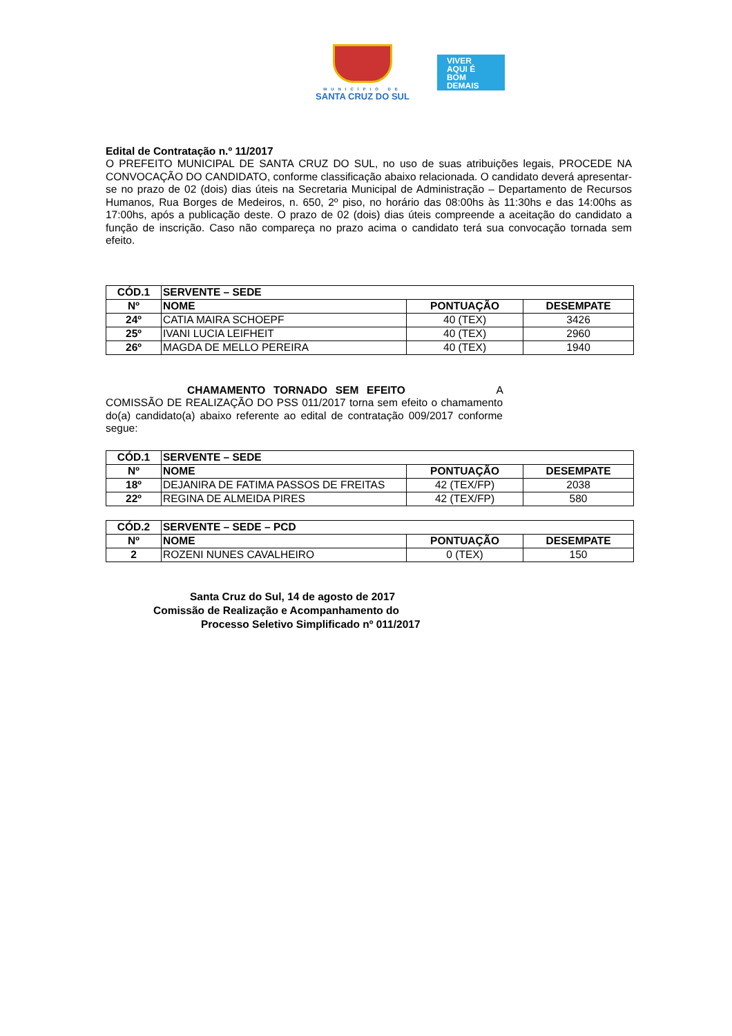MUNICÍPIO DE
SANTA CRUZ DO SUL
VIVER
AQUI É
BOM
DEMAIS
Edital de Contratação n.º 11/2017
O PREFEITO MUNICIPAL DE SANTA CRUZ DO SUL, no uso de suas atribuições legais, PROCEDE NA CONVOCAÇÃO DO CANDIDATO, conforme classificação abaixo relacionada. O candidato deverá apresentar-se no prazo de 02 (dois) dias úteis na Secretaria Municipal de Administração – Departamento de Recursos Humanos, Rua Borges de Medeiros, n. 650, 2º piso, no horário das 08:00hs às 11:30hs e das 14:00hs as 17:00hs, após a publicação deste. O prazo de 02 (dois) dias úteis compreende a aceitação do candidato a função de inscrição. Caso não compareça no prazo acima o candidato terá sua convocação tornada sem efeito.
| CÓD.1 | SERVENTE – SEDE | | |
| --- | --- | --- | --- |
| Nº | NOME | PONTUAÇÃO | DESEMPATE |
| 24º | CATIA MAIRA SCHOEPF | 40 (TEX) | 3426 |
| 25º | IVANI LUCIA LEIFHEIT | 40 (TEX) | 2960 |
| 26º | MAGDA DE MELLO PEREIRA | 40 (TEX) | 1940 |
CHAMAMENTO TORNADO SEM EFEITO A COMISSÃO DE REALIZAÇÃO DO PSS 011/2017 torna sem efeito o chamamento do(a) candidato(a) abaixo referente ao edital de contratação 009/2017 conforme segue:
| CÓD.1 | SERVENTE – SEDE | | |
| --- | --- | --- | --- |
| Nº | NOME | PONTUAÇÃO | DESEMPATE |
| 18º | DEJANIRA DE FATIMA PASSOS DE FREITAS | 42 (TEX/FP) | 2038 |
| 22º | REGINA DE ALMEIDA PIRES | 42 (TEX/FP) | 580 |
| CÓD.2 | SERVENTE – SEDE – PCD | | |
| --- | --- | --- | --- |
| Nº | NOME | PONTUAÇÃO | DESEMPATE |
| 2 | ROZENI NUNES CAVALHEIRO | 0 (TEX) | 150 |
Santa Cruz do Sul, 14 de agosto de 2017
Comissão de Realização e Acompanhamento do
Processo Seletivo Simplificado nº 011/2017